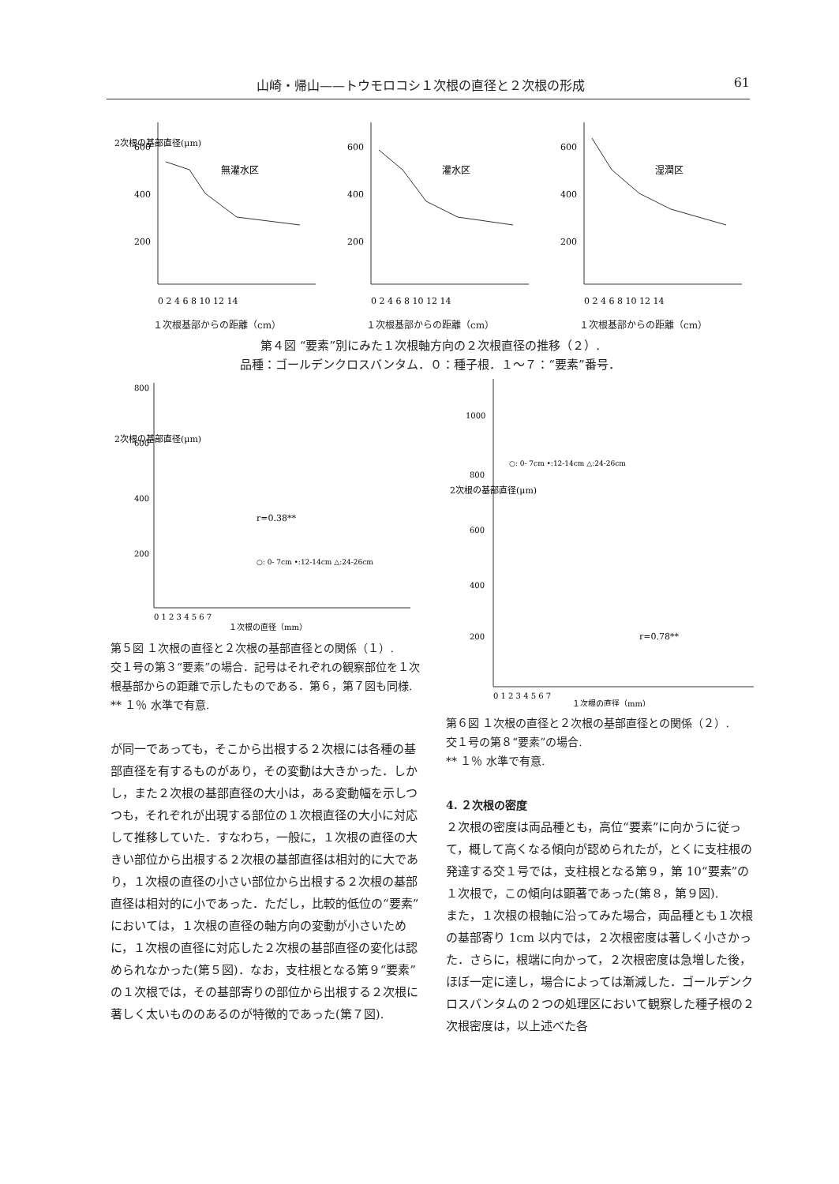山崎・帰山——トウモロコシ１次根の直径と２次根の形成 61
2次根の基部直径(μm)
600
400
200
無灌水区
0 2 4 6 8 10 12 14
600
400
200
灌水区
0 2 4 6 8 10 12 14
600
400
200
湿潤区
0 2 4 6 8 10 12 14
１次根基部からの距離（cm） １次根基部からの距離（cm） １次根基部からの距離（cm）
第４図 “要素”別にみた１次根軸方向の２次根直径の推移（２）.
品種：ゴールデンクロスバンタム．０：種子根．１～７：“要素”番号．
800
600
400
200
2次根の基部直径(μm)
r=0.38**
○: 0- 7cm •:12-14cm △:24-26cm
0 1 2 3 4 5 6 7
１次根の直径（mm）
第５図 １次根の直径と２次根の基部直径との関係（１）.
交１号の第３“要素”の場合．記号はそれぞれの観察部位を１次根基部からの距離で示したものである．第６，第７図も同様.
** １％ 水準で有意.
が同一であっても，そこから出根する２次根には各種の基部直径を有するものがあり，その変動は大きかった．しかし，また２次根の基部直径の大小は，ある変動幅を示しつつも，それぞれが出現する部位の１次根直径の大小に対応して推移していた．すなわち，一般に，１次根の直径の大きい部位から出根する２次根の基部直径は相対的に大であり，１次根の直径の小さい部位から出根する２次根の基部直径は相対的に小であった．ただし，比較的低位の“要素”においては，１次根の直径の軸方向の変動が小さいために，１次根の直径に対応した２次根の基部直径の変化は認められなかった(第５図)．なお，支柱根となる第９“要素”の１次根では，その基部寄りの部位から出根する２次根に著しく太いもののあるのが特徴的であった(第７図).
1000
800
600
400
200
2次根の基部直径(μm)
○: 0- 7cm •:12-14cm △:24-26cm
r=0.78**
0 1 2 3 4 5 6 7
１次根の直径（mm）
第６図 １次根の直径と２次根の基部直径との関係（２）.
交１号の第８“要素”の場合.
** １％ 水準で有意.
4. ２次根の密度
２次根の密度は両品種とも，高位“要素”に向かうに従って，概して高くなる傾向が認められたが，とくに支柱根の発達する交１号では，支柱根となる第９，第 10“要素”の １次根で，この傾向は顕著であった(第８，第９図).
また，１次根の根軸に沿ってみた場合，両品種とも１次根の基部寄り 1cm 以内では，２次根密度は著しく小さかった．さらに，根端に向かって，２次根密度は急増した後，ほぼ一定に達し，場合によっては漸減した．ゴールデンクロスバンタムの２つの処理区において観察した種子根の２次根密度は，以上述べた各